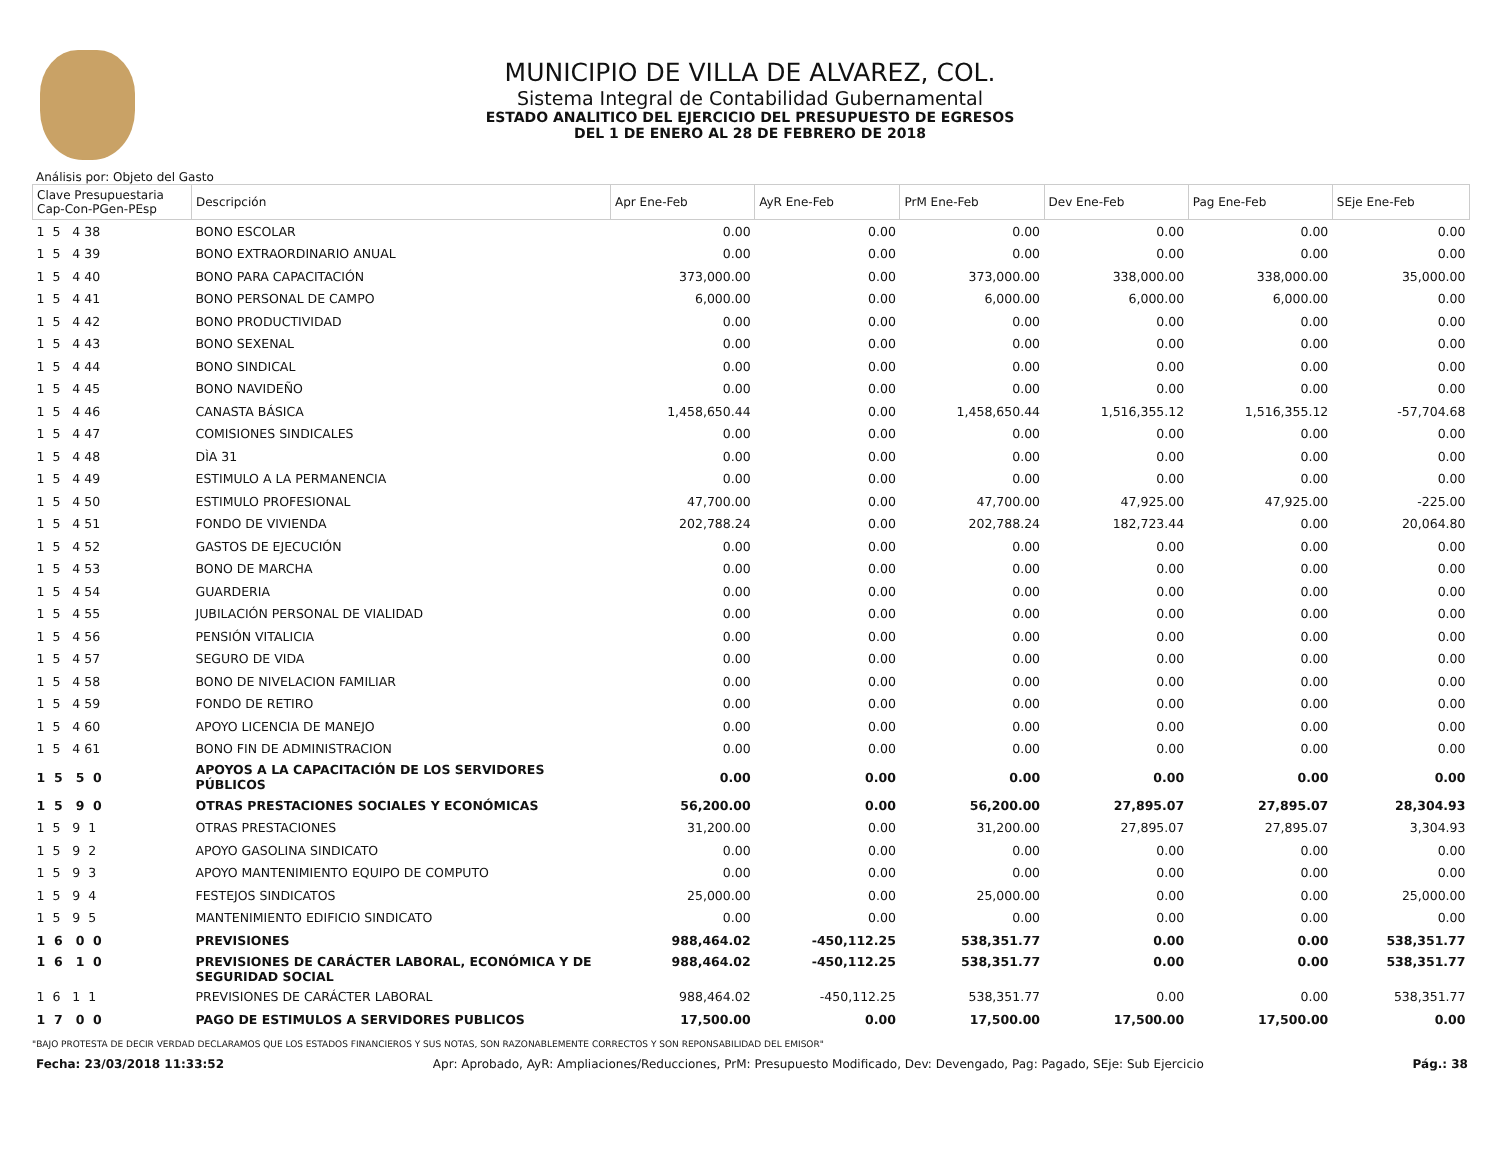MUNICIPIO DE VILLA DE ALVAREZ, COL.
Sistema Integral de Contabilidad Gubernamental
ESTADO ANALITICO DEL EJERCICIO DEL PRESUPUESTO DE EGRESOS
DEL 1 DE ENERO AL 28 DE FEBRERO DE 2018
Análisis por: Objeto del Gasto
| Clave Presupuestaria Cap-Con-PGen-PEsp | Descripción | Apr Ene-Feb | AyR Ene-Feb | PrM Ene-Feb | Dev Ene-Feb | Pag Ene-Feb | SEje Ene-Feb |
| --- | --- | --- | --- | --- | --- | --- | --- |
| 1 5 4 38 | BONO ESCOLAR | 0.00 | 0.00 | 0.00 | 0.00 | 0.00 | 0.00 |
| 1 5 4 39 | BONO EXTRAORDINARIO ANUAL | 0.00 | 0.00 | 0.00 | 0.00 | 0.00 | 0.00 |
| 1 5 4 40 | BONO PARA CAPACITACIÓN | 373,000.00 | 0.00 | 373,000.00 | 338,000.00 | 338,000.00 | 35,000.00 |
| 1 5 4 41 | BONO PERSONAL DE CAMPO | 6,000.00 | 0.00 | 6,000.00 | 6,000.00 | 6,000.00 | 0.00 |
| 1 5 4 42 | BONO PRODUCTIVIDAD | 0.00 | 0.00 | 0.00 | 0.00 | 0.00 | 0.00 |
| 1 5 4 43 | BONO SEXENAL | 0.00 | 0.00 | 0.00 | 0.00 | 0.00 | 0.00 |
| 1 5 4 44 | BONO SINDICAL | 0.00 | 0.00 | 0.00 | 0.00 | 0.00 | 0.00 |
| 1 5 4 45 | BONO NAVIDEÑO | 0.00 | 0.00 | 0.00 | 0.00 | 0.00 | 0.00 |
| 1 5 4 46 | CANASTA BÁSICA | 1,458,650.44 | 0.00 | 1,458,650.44 | 1,516,355.12 | 1,516,355.12 | -57,704.68 |
| 1 5 4 47 | COMISIONES SINDICALES | 0.00 | 0.00 | 0.00 | 0.00 | 0.00 | 0.00 |
| 1 5 4 48 | DÌA 31 | 0.00 | 0.00 | 0.00 | 0.00 | 0.00 | 0.00 |
| 1 5 4 49 | ESTIMULO A LA PERMANENCIA | 0.00 | 0.00 | 0.00 | 0.00 | 0.00 | 0.00 |
| 1 5 4 50 | ESTIMULO PROFESIONAL | 47,700.00 | 0.00 | 47,700.00 | 47,925.00 | 47,925.00 | -225.00 |
| 1 5 4 51 | FONDO DE VIVIENDA | 202,788.24 | 0.00 | 202,788.24 | 182,723.44 | 0.00 | 20,064.80 |
| 1 5 4 52 | GASTOS DE EJECUCIÓN | 0.00 | 0.00 | 0.00 | 0.00 | 0.00 | 0.00 |
| 1 5 4 53 | BONO DE MARCHA | 0.00 | 0.00 | 0.00 | 0.00 | 0.00 | 0.00 |
| 1 5 4 54 | GUARDERIA | 0.00 | 0.00 | 0.00 | 0.00 | 0.00 | 0.00 |
| 1 5 4 55 | JUBILACIÓN PERSONAL DE VIALIDAD | 0.00 | 0.00 | 0.00 | 0.00 | 0.00 | 0.00 |
| 1 5 4 56 | PENSIÓN VITALICIA | 0.00 | 0.00 | 0.00 | 0.00 | 0.00 | 0.00 |
| 1 5 4 57 | SEGURO DE VIDA | 0.00 | 0.00 | 0.00 | 0.00 | 0.00 | 0.00 |
| 1 5 4 58 | BONO DE NIVELACION FAMILIAR | 0.00 | 0.00 | 0.00 | 0.00 | 0.00 | 0.00 |
| 1 5 4 59 | FONDO DE RETIRO | 0.00 | 0.00 | 0.00 | 0.00 | 0.00 | 0.00 |
| 1 5 4 60 | APOYO LICENCIA DE MANEJO | 0.00 | 0.00 | 0.00 | 0.00 | 0.00 | 0.00 |
| 1 5 4 61 | BONO FIN DE ADMINISTRACION | 0.00 | 0.00 | 0.00 | 0.00 | 0.00 | 0.00 |
| 1 5 5 0 | APOYOS A LA CAPACITACIÓN DE LOS SERVIDORES PÚBLICOS | 0.00 | 0.00 | 0.00 | 0.00 | 0.00 | 0.00 |
| 1 5 9 0 | OTRAS PRESTACIONES SOCIALES Y ECONÓMICAS | 56,200.00 | 0.00 | 56,200.00 | 27,895.07 | 27,895.07 | 28,304.93 |
| 1 5 9 1 | OTRAS PRESTACIONES | 31,200.00 | 0.00 | 31,200.00 | 27,895.07 | 27,895.07 | 3,304.93 |
| 1 5 9 2 | APOYO GASOLINA SINDICATO | 0.00 | 0.00 | 0.00 | 0.00 | 0.00 | 0.00 |
| 1 5 9 3 | APOYO MANTENIMIENTO EQUIPO DE COMPUTO | 0.00 | 0.00 | 0.00 | 0.00 | 0.00 | 0.00 |
| 1 5 9 4 | FESTEJOS SINDICATOS | 25,000.00 | 0.00 | 25,000.00 | 0.00 | 0.00 | 25,000.00 |
| 1 5 9 5 | MANTENIMIENTO EDIFICIO SINDICATO | 0.00 | 0.00 | 0.00 | 0.00 | 0.00 | 0.00 |
| 1 6 0 0 | PREVISIONES | 988,464.02 | -450,112.25 | 538,351.77 | 0.00 | 0.00 | 538,351.77 |
| 1 6 1 0 | PREVISIONES DE CARÁCTER LABORAL, ECONÓMICA Y DE SEGURIDAD SOCIAL | 988,464.02 | -450,112.25 | 538,351.77 | 0.00 | 0.00 | 538,351.77 |
| 1 6 1 1 | PREVISIONES DE CARÁCTER LABORAL | 988,464.02 | -450,112.25 | 538,351.77 | 0.00 | 0.00 | 538,351.77 |
| 1 7 0 0 | PAGO DE ESTIMULOS A SERVIDORES PUBLICOS | 17,500.00 | 0.00 | 17,500.00 | 17,500.00 | 17,500.00 | 0.00 |
"BAJO PROTESTA DE DECIR VERDAD DECLARAMOS QUE LOS ESTADOS FINANCIEROS Y SUS NOTAS, SON RAZONABLEMENTE CORRECTOS Y SON REPONSABILIDAD DEL EMISOR"
Fecha: 23/03/2018 11:33:52 Apr: Aprobado, AyR: Ampliaciones/Reducciones, PrM: Presupuesto Modificado, Dev: Devengado, Pag: Pagado, SEje: Sub Ejercicio Pág.: 38